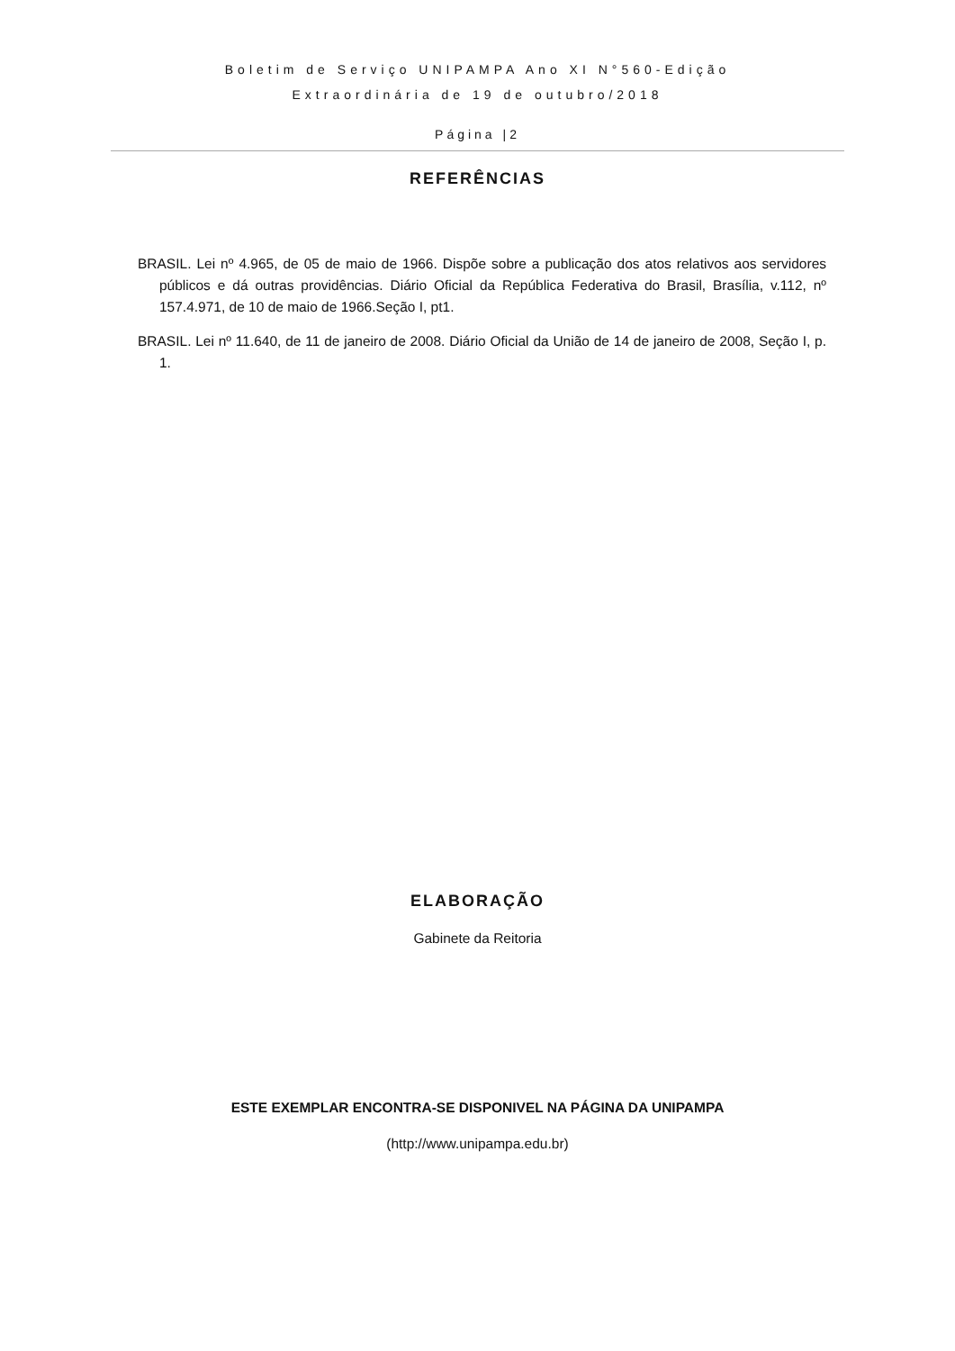Boletim de Serviço UNIPAMPA Ano XI N°560-Edição
Extraordinária de 19 de outubro/2018
Página |2
REFERÊNCIAS
BRASIL. Lei nº 4.965, de 05 de maio de 1966. Dispõe sobre a publicação dos atos relativos aos servidores públicos e dá outras providências. Diário Oficial da República Federativa do Brasil, Brasília, v.112, nº 157.4.971, de 10 de maio de 1966.Seção I, pt1.
BRASIL. Lei nº 11.640, de 11 de janeiro de 2008. Diário Oficial da União de 14 de janeiro de 2008, Seção I, p. 1.
ELABORAÇÃO
Gabinete da Reitoria
ESTE EXEMPLAR ENCONTRA-SE DISPONIVEL NA PÁGINA DA UNIPAMPA
(http://www.unipampa.edu.br)